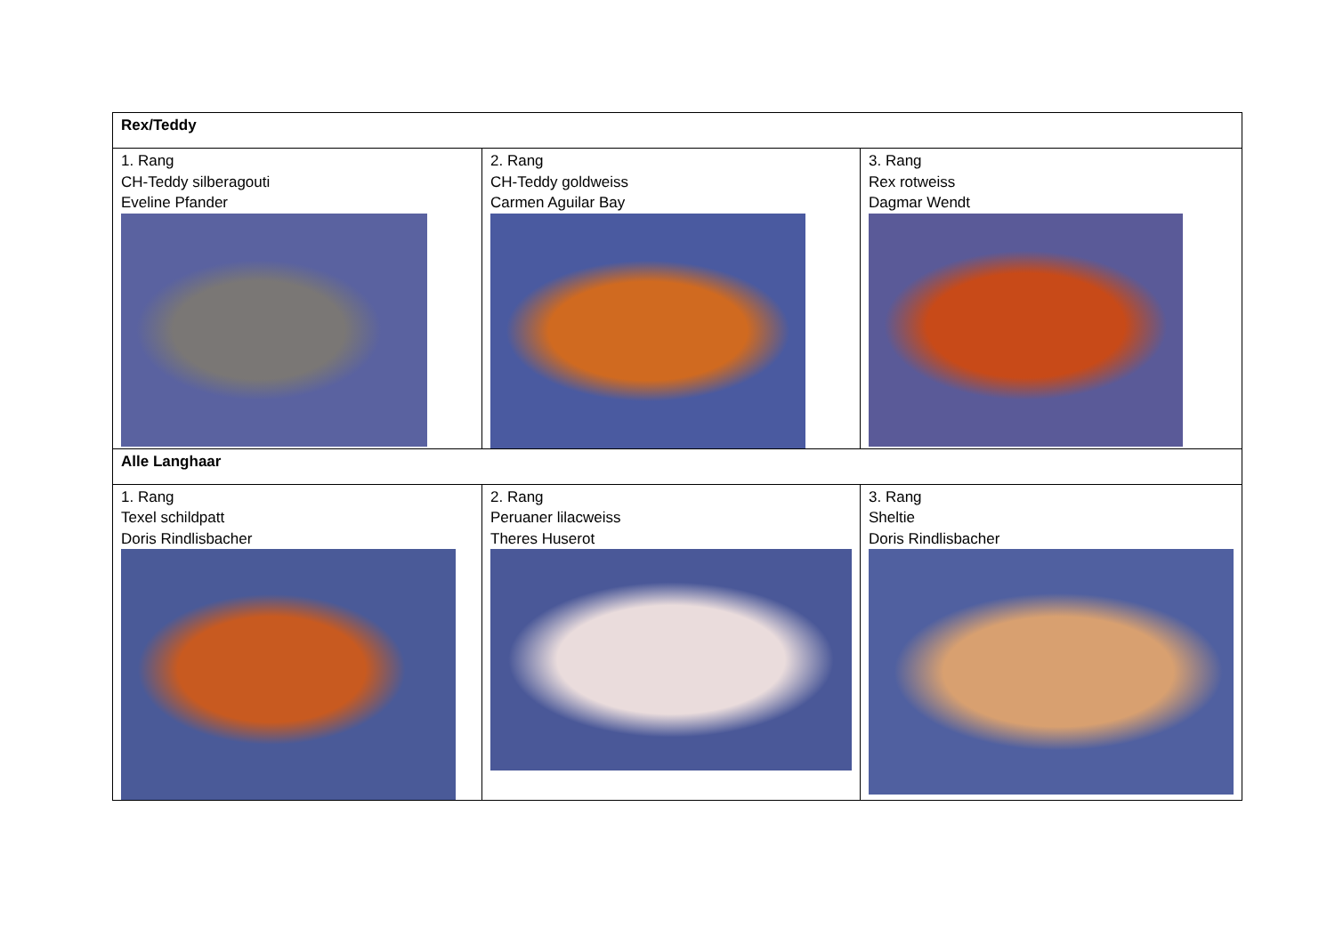| Rex/Teddy | | |
| 1. Rang CH-Teddy silberagouti Eveline Pfander | 2. Rang CH-Teddy goldweiss Carmen Aguilar Bay | 3. Rang Rex rotweiss Dagmar Wendt |
| Alle Langhaar | | |
| 1. Rang Texel schildpatt Doris Rindlisbacher | 2. Rang Peruaner lilacweiss Theres Huserot | 3. Rang Sheltie Doris Rindlisbacher |